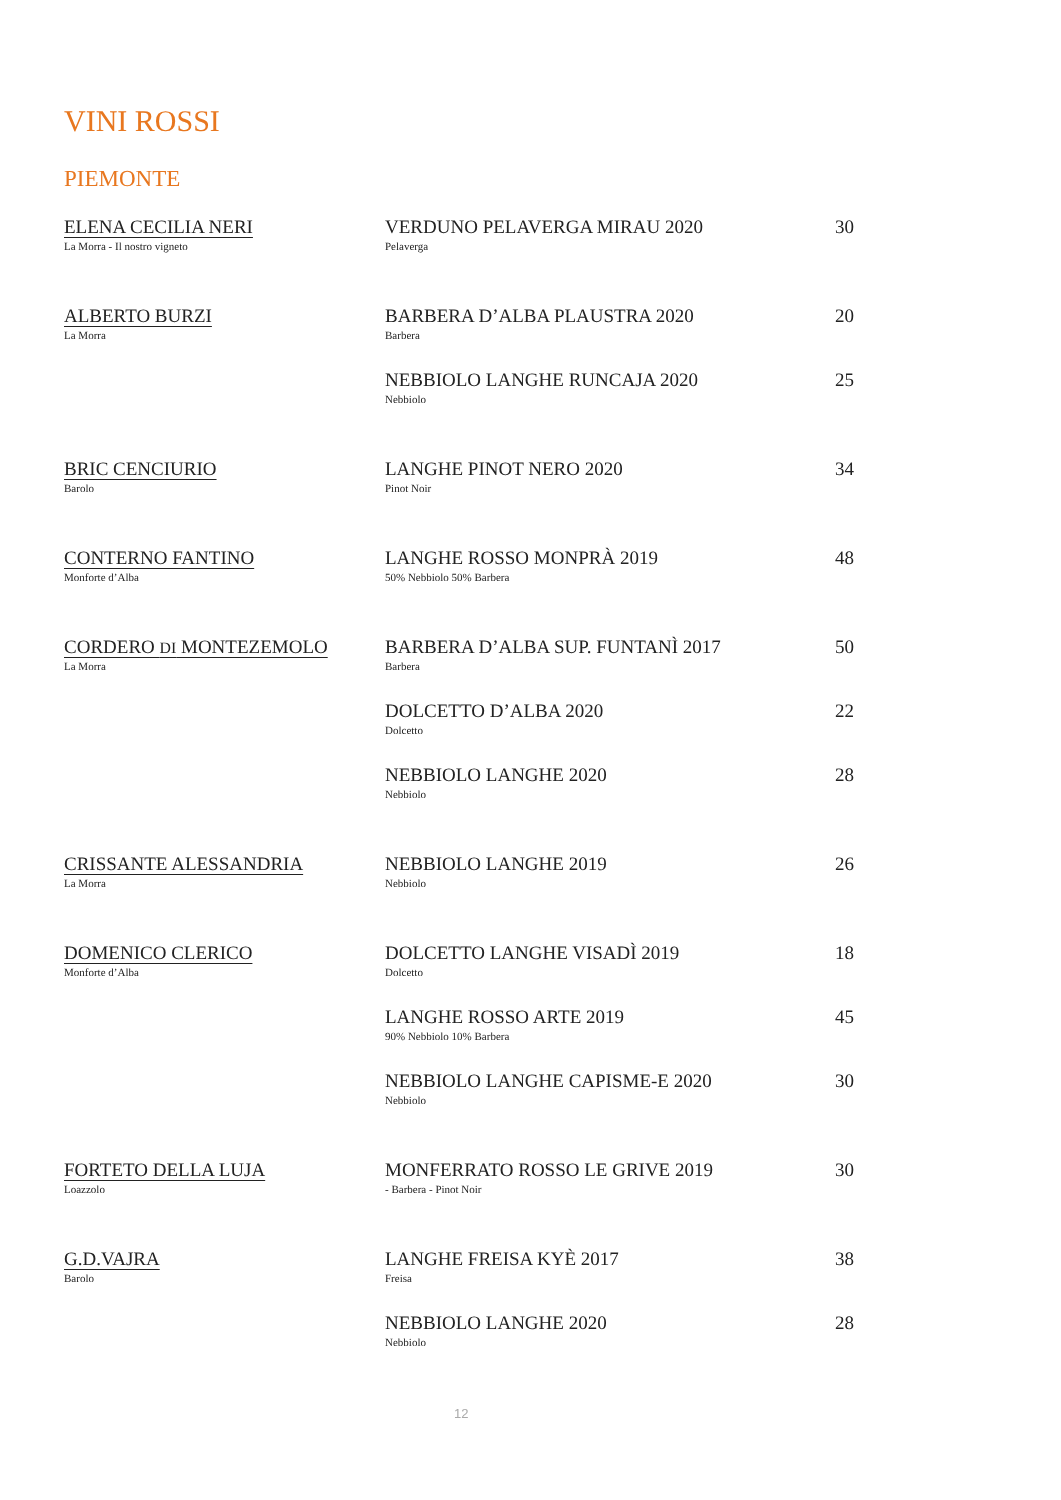VINI ROSSI
PIEMONTE
| ELENA CECILIA NERI La Morra - Il nostro vigneto | VERDUNO PELAVERGA MIRAU 2020 Pelaverga | 30 |
| ALBERTO BURZI La Morra | BARBERA D’ALBA PLAUSTRA 2020 Barbera | 20 |
| | NEBBIOLO LANGHE RUNCAJA 2020 Nebbiolo | 25 |
| BRIC CENCIURIO Barolo | LANGHE PINOT NERO 2020 Pinot Noir | 34 |
| CONTERNO FANTINO Monforte d’Alba | LANGHE ROSSO MONPRÀ 2019 50% Nebbiolo 50% Barbera | 48 |
| CORDERO DI MONTEZEMOLO La Morra | BARBERA D’ALBA SUP. FUNTANÌ 2017 Barbera | 50 |
| | DOLCETTO D’ALBA 2020 Dolcetto | 22 |
| | NEBBIOLO LANGHE 2020 Nebbiolo | 28 |
| CRISSANTE ALESSANDRIA La Morra | NEBBIOLO LANGHE 2019 Nebbiolo | 26 |
| DOMENICO CLERICO Monforte d’Alba | DOLCETTO LANGHE VISADÌ 2019 Dolcetto | 18 |
| | LANGHE ROSSO ARTE 2019 90% Nebbiolo 10% Barbera | 45 |
| | NEBBIOLO LANGHE CAPISME-E 2020 Nebbiolo | 30 |
| FORTETO DELLA LUJA Loazzolo | MONFERRATO ROSSO LE GRIVE 2019 - Barbera - Pinot Noir | 30 |
| G.D.VAJRA Barolo | LANGHE FREISA KYÈ 2017 Freisa | 38 |
| | NEBBIOLO LANGHE 2020 Nebbiolo | 28 |
12